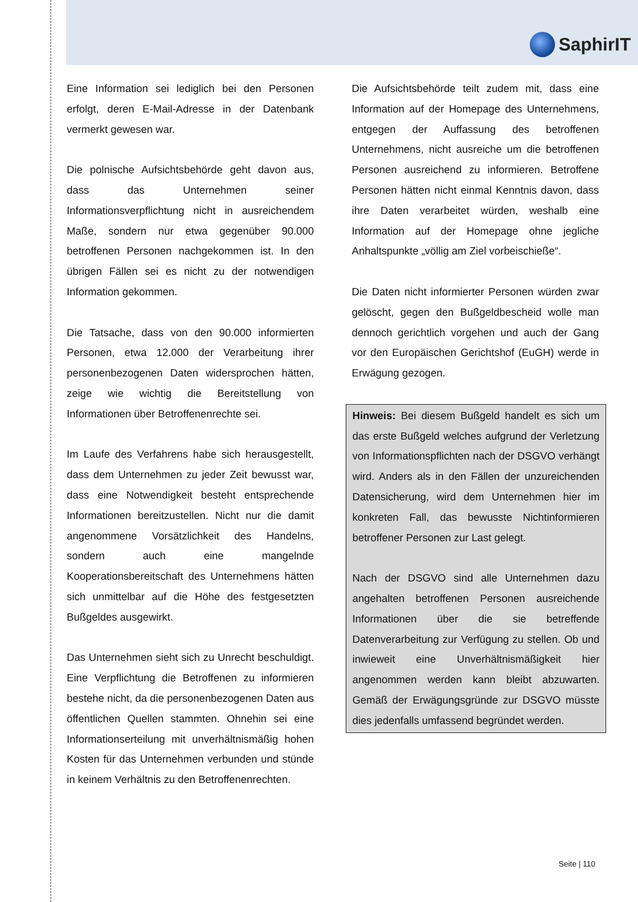SaphirIT
Eine Information sei lediglich bei den Personen erfolgt, deren E-Mail-Adresse in der Datenbank vermerkt gewesen war.
Die polnische Aufsichtsbehörde geht davon aus, dass das Unternehmen seiner Informationsverpflichtung nicht in ausreichendem Maße, sondern nur etwa gegenüber 90.000 betroffenen Personen nachgekommen ist. In den übrigen Fällen sei es nicht zu der notwendigen Information gekommen.
Die Tatsache, dass von den 90.000 informierten Personen, etwa 12.000 der Verarbeitung ihrer personenbezogenen Daten widersprochen hätten, zeige wie wichtig die Bereitstellung von Informationen über Betroffenenrechte sei.
Im Laufe des Verfahrens habe sich herausgestellt, dass dem Unternehmen zu jeder Zeit bewusst war, dass eine Notwendigkeit besteht entsprechende Informationen bereitzustellen. Nicht nur die damit angenommene Vorsätzlichkeit des Handelns, sondern auch eine mangelnde Kooperationsbereitschaft des Unternehmens hätten sich unmittelbar auf die Höhe des festgesetzten Bußgeldes ausgewirkt.
Das Unternehmen sieht sich zu Unrecht beschuldigt. Eine Verpflichtung die Betroffenen zu informieren bestehe nicht, da die personenbezogenen Daten aus öffentlichen Quellen stammten. Ohnehin sei eine Informationserteilung mit unverhältnismäßig hohen Kosten für das Unternehmen verbunden und stünde in keinem Verhältnis zu den Betroffenenrechten.
Die Aufsichtsbehörde teilt zudem mit, dass eine Information auf der Homepage des Unternehmens, entgegen der Auffassung des betroffenen Unternehmens, nicht ausreiche um die betroffenen Personen ausreichend zu informieren. Betroffene Personen hätten nicht einmal Kenntnis davon, dass ihre Daten verarbeitet würden, weshalb eine Information auf der Homepage ohne jegliche Anhaltspunkte „völlig am Ziel vorbeischieße“.
Die Daten nicht informierter Personen würden zwar gelöscht, gegen den Bußgeldbescheid wolle man dennoch gerichtlich vorgehen und auch der Gang vor den Europäischen Gerichtshof (EuGH) werde in Erwägung gezogen.
Hinweis: Bei diesem Bußgeld handelt es sich um das erste Bußgeld welches aufgrund der Verletzung von Informationspflichten nach der DSGVO verhängt wird. Anders als in den Fällen der unzureichenden Datensicherung, wird dem Unternehmen hier im konkreten Fall, das bewusste Nichtinformieren betroffener Personen zur Last gelegt.
Nach der DSGVO sind alle Unternehmen dazu angehalten betroffenen Personen ausreichende Informationen über die sie betreffende Datenverarbeitung zur Verfügung zu stellen. Ob und inwieweit eine Unverhältnismäßigkeit hier angenommen werden kann bleibt abzuwarten. Gemäß der Erwägungsgründe zur DSGVO müsste dies jedenfalls umfassend begründet werden.
Seite | 110